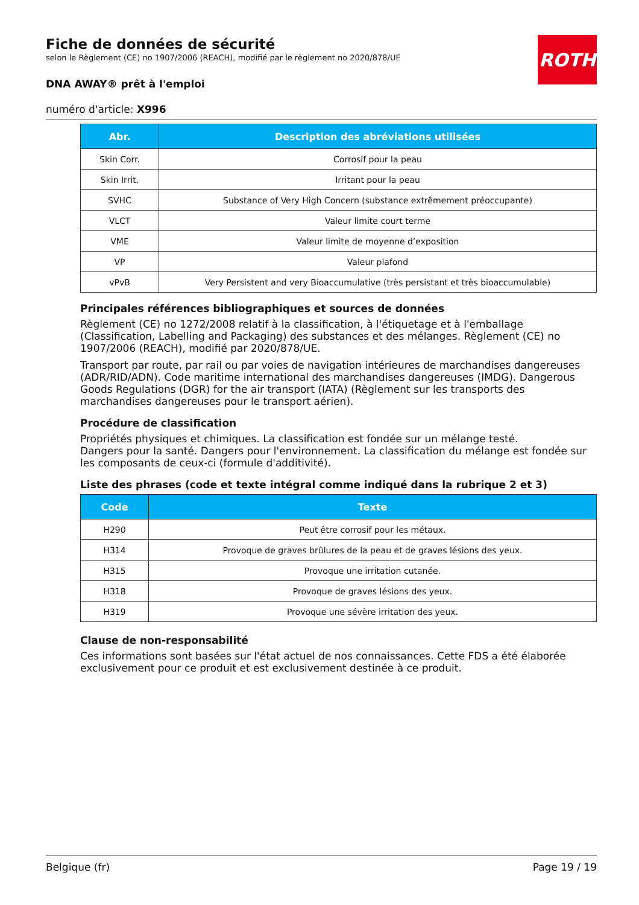ROTH
Fiche de données de sécurité
selon le Règlement (CE) no 1907/2006 (REACH), modifié par le règlement no 2020/878/UE
DNA AWAY® prêt à l'emploi
numéro d'article: X996
| Abr. | Description des abréviations utilisées |
| --- | --- |
| Skin Corr. | Corrosif pour la peau |
| Skin Irrit. | Irritant pour la peau |
| SVHC | Substance of Very High Concern (substance extrêmement préoccupante) |
| VLCT | Valeur limite court terme |
| VME | Valeur limite de moyenne d’exposition |
| VP | Valeur plafond |
| vPvB | Very Persistent and very Bioaccumulative (très persistant et très bioaccumulable) |
Principales références bibliographiques et sources de données
Règlement (CE) no 1272/2008 relatif à la classification, à l'étiquetage et à l'emballage (Classification, Labelling and Packaging) des substances et des mélanges. Règlement (CE) no 1907/2006 (REACH), modifié par 2020/878/UE.
Transport par route, par rail ou par voies de navigation intérieures de marchandises dangereuses (ADR/RID/ADN). Code maritime international des marchandises dangereuses (IMDG). Dangerous Goods Regulations (DGR) for the air transport (IATA) (Règlement sur les transports des marchandises dangereuses pour le transport aérien).
Procédure de classification
Propriétés physiques et chimiques. La classification est fondée sur un mélange testé.
Dangers pour la santé. Dangers pour l'environnement. La classification du mélange est fondée sur les composants de ceux-ci (formule d'additivité).
Liste des phrases (code et texte intégral comme indiqué dans la rubrique 2 et 3)
| Code | Texte |
| --- | --- |
| H290 | Peut être corrosif pour les métaux. |
| H314 | Provoque de graves brûlures de la peau et de graves lésions des yeux. |
| H315 | Provoque une irritation cutanée. |
| H318 | Provoque de graves lésions des yeux. |
| H319 | Provoque une sévère irritation des yeux. |
Clause de non-responsabilité
Ces informations sont basées sur l'état actuel de nos connaissances. Cette FDS a été élaborée exclusivement pour ce produit et est exclusivement destinée à ce produit.
Belgique (fr) Page 19 / 19